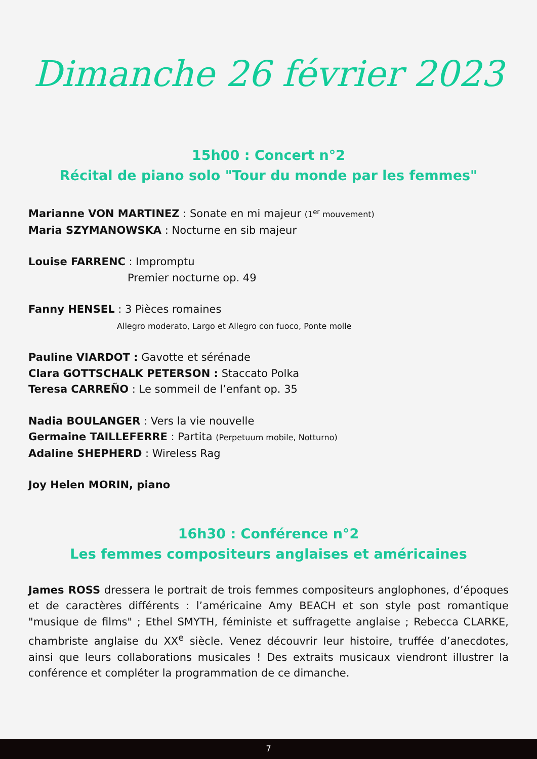Dimanche 26 février 2023
15h00 : Concert n°2
Récital de piano solo "Tour du monde par les femmes"
Marianne VON MARTINEZ : Sonate en mi majeur (1<sup>er</sup> mouvement)
Maria SZYMANOWSKA : Nocturne en sib majeur
Louise FARRENC : Impromptu
Premier nocturne op. 49
Fanny HENSEL : 3 Pièces romaines
Allegro moderato, Largo et Allegro con fuoco, Ponte molle
Pauline VIARDOT : Gavotte et sérénade
Clara GOTTSCHALK PETERSON : Staccato Polka
Teresa CARREÑO : Le sommeil de l’enfant op. 35
Nadia BOULANGER : Vers la vie nouvelle
Germaine TAILLEFERRE : Partita (Perpetuum mobile, Notturno)
Adaline SHEPHERD : Wireless Rag
Joy Helen MORIN, piano
16h30 : Conférence n°2
Les femmes compositeurs anglaises et américaines
James ROSS dressera le portrait de trois femmes compositeurs anglophones, d’époques et de caractères différents : l’américaine Amy BEACH et son style post romantique "musique de films" ; Ethel SMYTH, féministe et suffragette anglaise ; Rebecca CLARKE, chambriste anglaise du XX<sup>e</sup> siècle. Venez découvrir leur histoire, truffée d’anecdotes, ainsi que leurs collaborations musicales ! Des extraits musicaux viendront illustrer la conférence et compléter la programmation de ce dimanche.
7